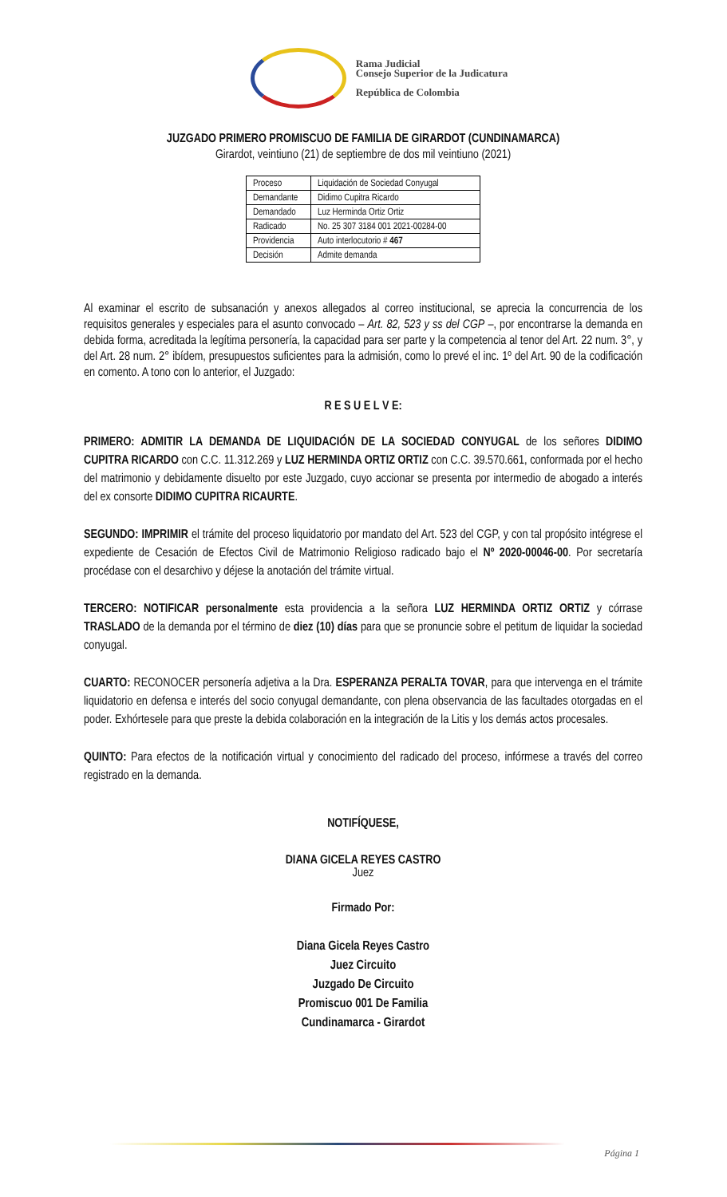Rama Judicial
Consejo Superior de la Judicatura
República de Colombia
JUZGADO PRIMERO PROMISCUO DE FAMILIA DE GIRARDOT (CUNDINAMARCA)
Girardot, veintiuno (21) de septiembre de dos mil veintiuno (2021)
| Proceso | Liquidación de Sociedad Conyugal |
| Demandante | Didimo Cupitra Ricardo |
| Demandado | Luz Herminda Ortiz Ortiz |
| Radicado | No. 25 307 3184 001 2021-00284-00 |
| Providencia | Auto interlocutorio # 467 |
| Decisión | Admite demanda |
Al examinar el escrito de subsanación y anexos allegados al correo institucional, se aprecia la concurrencia de los requisitos generales y especiales para el asunto convocado – Art. 82, 523 y ss del CGP –, por encontrarse la demanda en debida forma, acreditada la legítima personería, la capacidad para ser parte y la competencia al tenor del Art. 22 num. 3°, y del Art. 28 num. 2° ibídem, presupuestos suficientes para la admisión, como lo prevé el inc. 1º del Art. 90 de la codificación en comento. A tono con lo anterior, el Juzgado:
R E S U E L V E:
PRIMERO: ADMITIR LA DEMANDA DE LIQUIDACIÓN DE LA SOCIEDAD CONYUGAL de los señores DIDIMO CUPITRA RICARDO con C.C. 11.312.269 y LUZ HERMINDA ORTIZ ORTIZ con C.C. 39.570.661, conformada por el hecho del matrimonio y debidamente disuelto por este Juzgado, cuyo accionar se presenta por intermedio de abogado a interés del ex consorte DIDIMO CUPITRA RICAURTE.
SEGUNDO: IMPRIMIR el trámite del proceso liquidatorio por mandato del Art. 523 del CGP, y con tal propósito intégrese el expediente de Cesación de Efectos Civil de Matrimonio Religioso radicado bajo el Nº 2020-00046-00. Por secretaría procédase con el desarchivo y déjese la anotación del trámite virtual.
TERCERO: NOTIFICAR personalmente esta providencia a la señora LUZ HERMINDA ORTIZ ORTIZ y córrase TRASLADO de la demanda por el término de diez (10) días para que se pronuncie sobre el petitum de liquidar la sociedad conyugal.
CUARTO: RECONOCER personería adjetiva a la Dra. ESPERANZA PERALTA TOVAR, para que intervenga en el trámite liquidatorio en defensa e interés del socio conyugal demandante, con plena observancia de las facultades otorgadas en el poder. Exhórtesele para que preste la debida colaboración en la integración de la Litis y los demás actos procesales.
QUINTO: Para efectos de la notificación virtual y conocimiento del radicado del proceso, infórmese a través del correo registrado en la demanda.
NOTIFÍQUESE,
DIANA GICELA REYES CASTRO
Juez
Firmado Por:
Diana Gicela Reyes Castro
Juez Circuito
Juzgado De Circuito
Promiscuo 001 De Familia
Cundinamarca - Girardot
Página 1